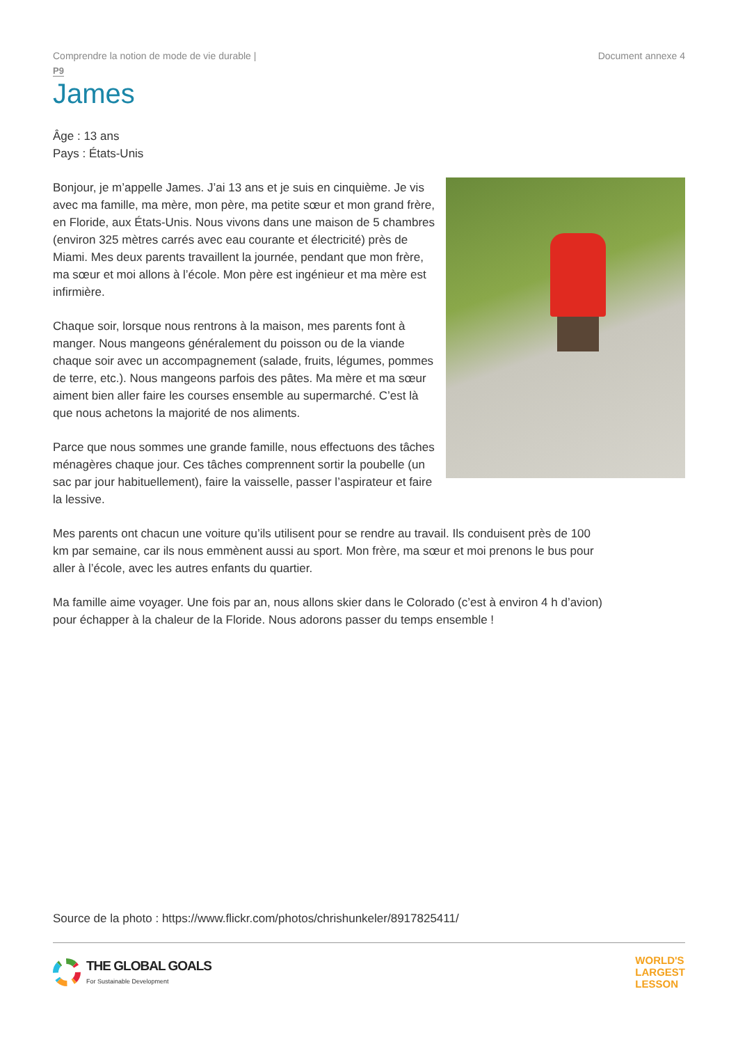Comprendre la notion de mode de vie durable | Document annexe 4
P9
James
Âge : 13 ans
Pays : États-Unis
Bonjour, je m’appelle James. J’ai 13 ans et je suis en cinquième. Je vis avec ma famille, ma mère, mon père, ma petite sœur et mon grand frère, en Floride, aux États-Unis. Nous vivons dans une maison de 5 chambres (environ 325 mètres carrés avec eau courante et électricité) près de Miami. Mes deux parents travaillent la journée, pendant que mon frère, ma sœur et moi allons à l’école. Mon père est ingénieur et ma mère est infirmière.
Chaque soir, lorsque nous rentrons à la maison, mes parents font à manger. Nous mangeons généralement du poisson ou de la viande chaque soir avec un accompagnement (salade, fruits, légumes, pommes de terre, etc.). Nous mangeons parfois des pâtes. Ma mère et ma sœur aiment bien aller faire les courses ensemble au supermarché. C’est là que nous achetons la majorité de nos aliments.
Parce que nous sommes une grande famille, nous effectuons des tâches ménagères chaque jour. Ces tâches comprennent sortir la poubelle (un sac par jour habituellement), faire la vaisselle, passer l’aspirateur et faire la lessive.
Mes parents ont chacun une voiture qu’ils utilisent pour se rendre au travail. Ils conduisent près de 100 km par semaine, car ils nous emmènent aussi au sport. Mon frère, ma sœur et moi prenons le bus pour aller à l’école, avec les autres enfants du quartier.
Ma famille aime voyager. Une fois par an, nous allons skier dans le Colorado (c’est à environ 4 h d’avion) pour échapper à la chaleur de la Floride. Nous adorons passer du temps ensemble !
Source de la photo : https://www.flickr.com/photos/chrishunkeler/8917825411/
THE GLOBAL GOALS
For Sustainable Development
WORLD'S
LARGEST
LESSON